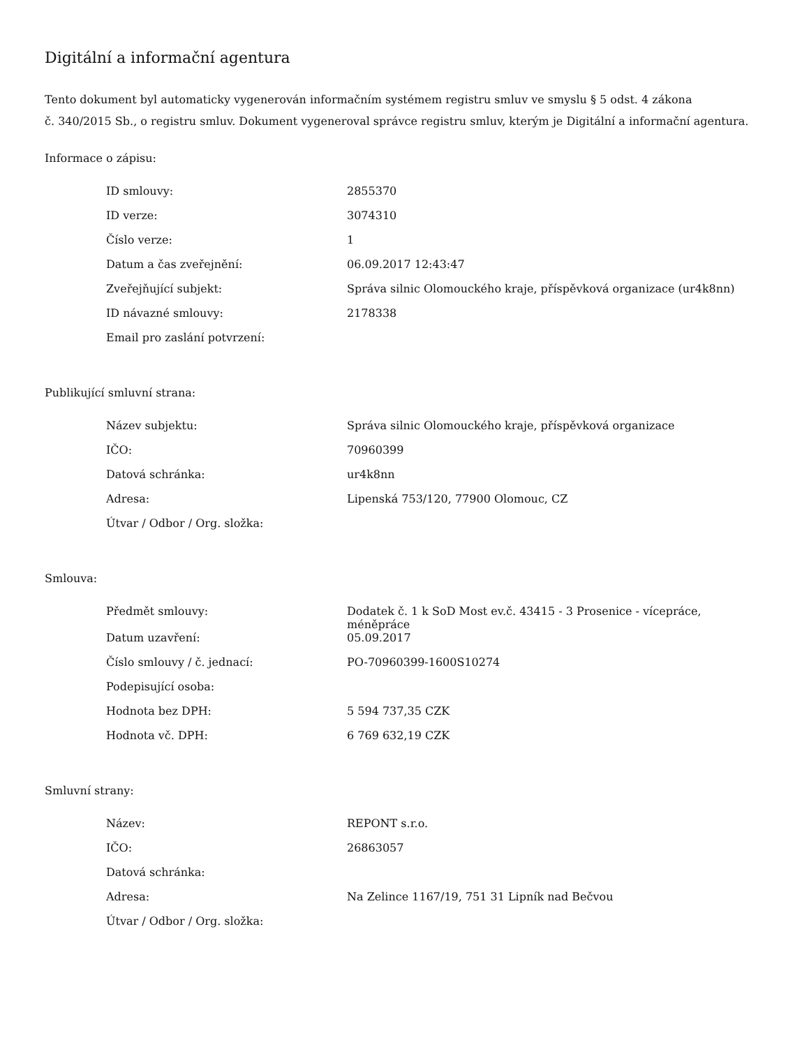Digitální a informační agentura
Tento dokument byl automaticky vygenerován informačním systémem registru smluv ve smyslu § 5 odst. 4 zákona
č. 340/2015 Sb., o registru smluv. Dokument vygeneroval správce registru smluv, kterým je Digitální a informační agentura.
Informace o zápisu:
| ID smlouvy: | 2855370 |
| ID verze: | 3074310 |
| Číslo verze: | 1 |
| Datum a čas zveřejnění: | 06.09.2017 12:43:47 |
| Zveřejňující subjekt: | Správa silnic Olomouckého kraje, příspěvková organizace (ur4k8nn) |
| ID návazné smlouvy: | 2178338 |
| Email pro zaslání potvrzení: | |
Publikující smluvní strana:
| Název subjektu: | Správa silnic Olomouckého kraje, příspěvková organizace |
| IČO: | 70960399 |
| Datová schránka: | ur4k8nn |
| Adresa: | Lipenská 753/120, 77900 Olomouc, CZ |
| Útvar / Odbor / Org. složka: | |
Smlouva:
| Předmět smlouvy: | Dodatek č. 1 k SoD Most ev.č. 43415 - 3 Prosenice - vícepráce, méněpráce |
| Datum uzavření: | 05.09.2017 |
| Číslo smlouvy / č. jednací: | PO-70960399-1600S10274 |
| Podepisující osoba: | |
| Hodnota bez DPH: | 5 594 737,35 CZK |
| Hodnota vč. DPH: | 6 769 632,19 CZK |
Smluvní strany:
| Název: | REPONT s.r.o. |
| IČO: | 26863057 |
| Datová schránka: | |
| Adresa: | Na Zelince 1167/19, 751 31 Lipník nad Bečvou |
| Útvar / Odbor / Org. složka: | |